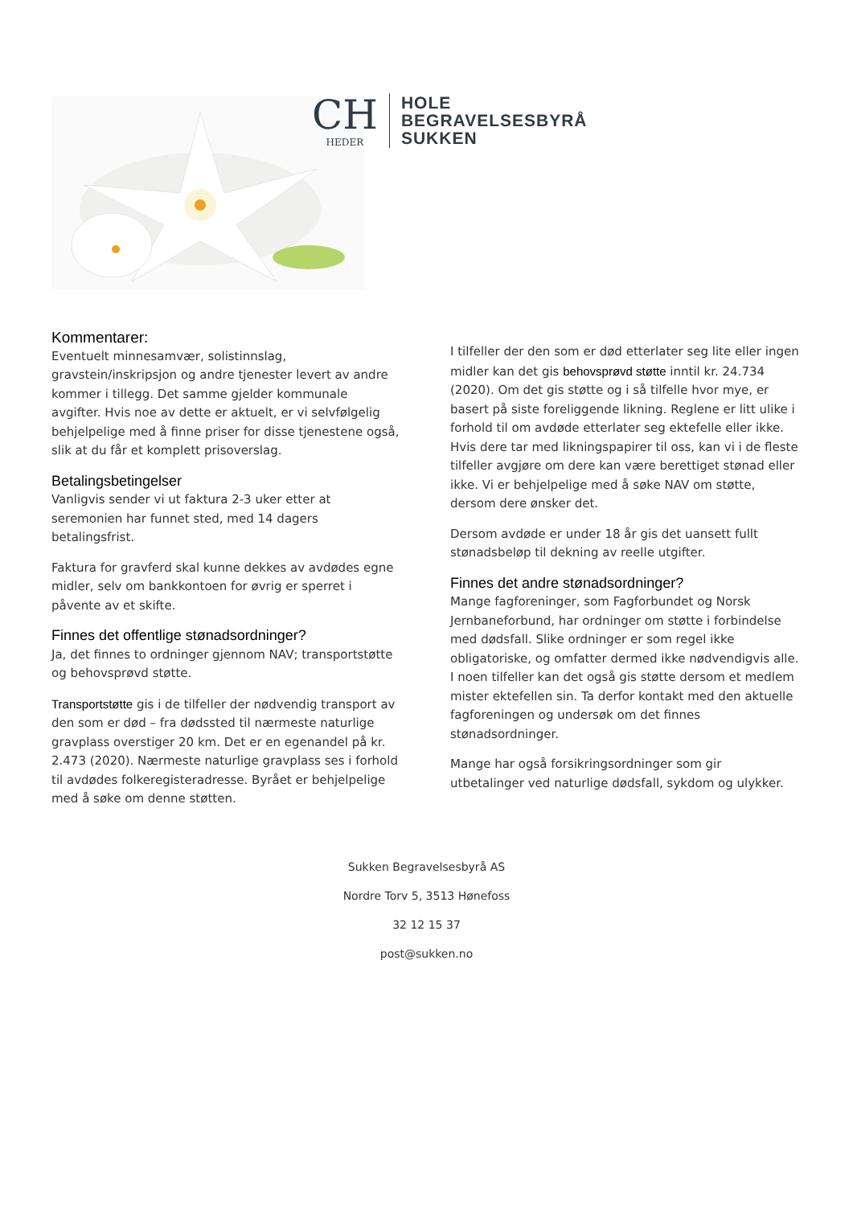CH
HEDER
HOLE
BEGRAVELSESBYRÅ
SUKKEN
Kommentarer:
Eventuelt minnesamvær, solistinnslag, gravstein/inskripsjon og andre tjenester levert av andre kommer i tillegg. Det samme gjelder kommunale avgifter. Hvis noe av dette er aktuelt, er vi selvfølgelig behjelpelige med å finne priser for disse tjenestene også, slik at du får et komplett prisoverslag.
Betalingsbetingelser
Vanligvis sender vi ut faktura 2-3 uker etter at seremonien har funnet sted, med 14 dagers betalingsfrist.
Faktura for gravferd skal kunne dekkes av avdødes egne midler, selv om bankkontoen for øvrig er sperret i påvente av et skifte.
Finnes det offentlige stønadsordninger?
Ja, det finnes to ordninger gjennom NAV; transportstøtte og behovsprøvd støtte.
Transportstøtte gis i de tilfeller der nødvendig transport av den som er død – fra dødssted til nærmeste naturlige gravplass overstiger 20 km. Det er en egenandel på kr. 2.473 (2020). Nærmeste naturlige gravplass ses i forhold til avdødes folkeregisteradresse. Byrået er behjelpelige med å søke om denne støtten.
I tilfeller der den som er død etterlater seg lite eller ingen midler kan det gis behovsprøvd støtte inntil kr. 24.734 (2020). Om det gis støtte og i så tilfelle hvor mye, er basert på siste foreliggende likning. Reglene er litt ulike i forhold til om avdøde etterlater seg ektefelle eller ikke. Hvis dere tar med likningspapirer til oss, kan vi i de fleste tilfeller avgjøre om dere kan være berettiget stønad eller ikke. Vi er behjelpelige med å søke NAV om støtte, dersom dere ønsker det.
Dersom avdøde er under 18 år gis det uansett fullt stønadsbeløp til dekning av reelle utgifter.
Finnes det andre stønadsordninger?
Mange fagforeninger, som Fagforbundet og Norsk Jernbaneforbund, har ordninger om støtte i forbindelse med dødsfall. Slike ordninger er som regel ikke obligatoriske, og omfatter dermed ikke nødvendigvis alle. I noen tilfeller kan det også gis støtte dersom et medlem mister ektefellen sin. Ta derfor kontakt med den aktuelle fagforeningen og undersøk om det finnes stønadsordninger.
Mange har også forsikringsordninger som gir utbetalinger ved naturlige dødsfall, sykdom og ulykker.
Sukken Begravelsesbyrå AS
Nordre Torv 5, 3513 Hønefoss
32 12 15 37
post@sukken.no